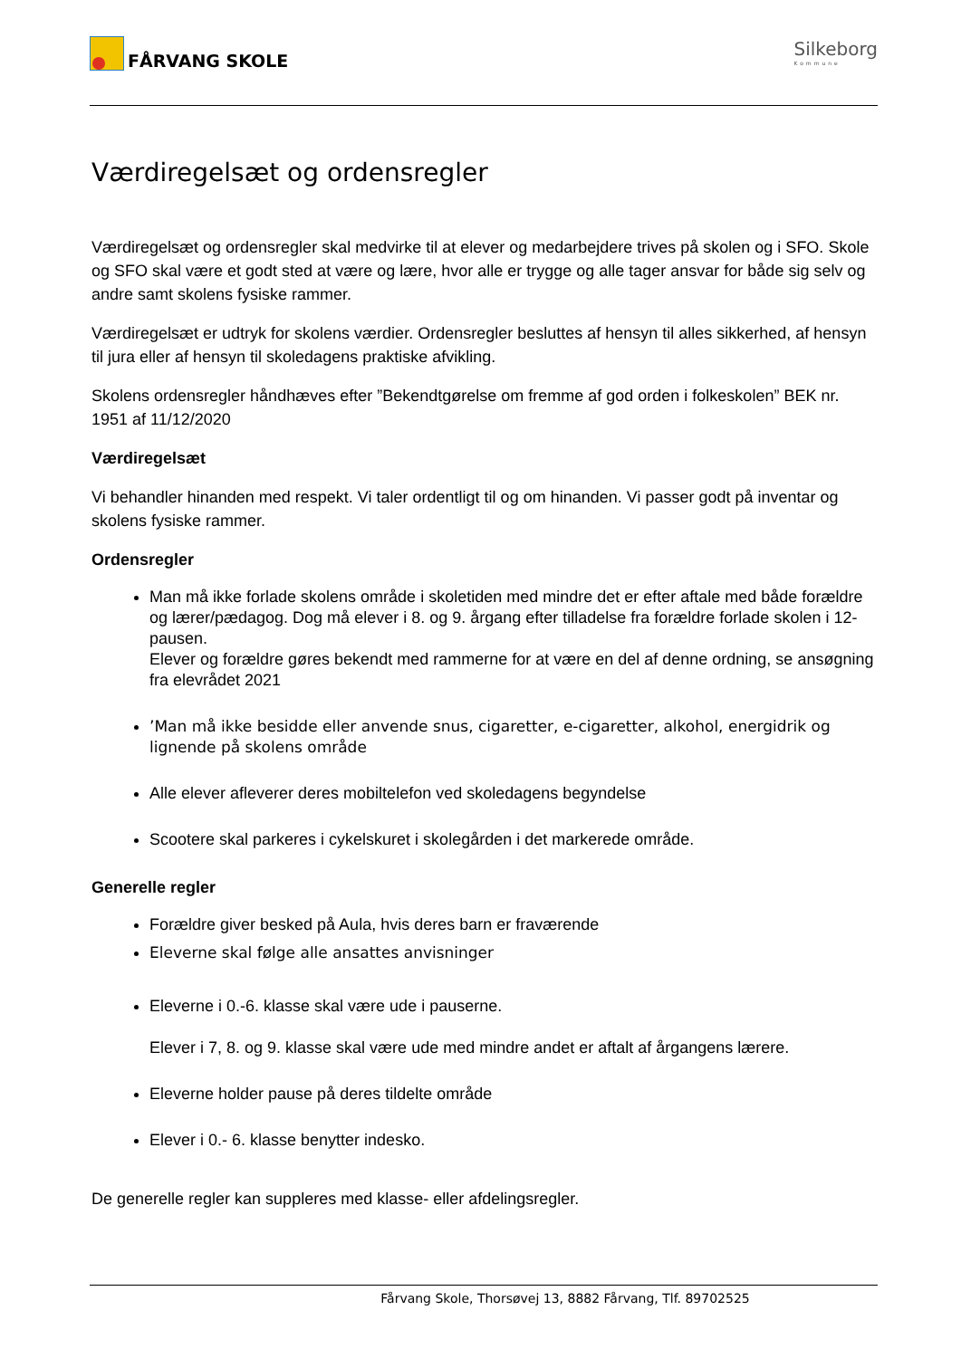FÅRVANG SKOLE
Silkeborg
Kommune
Værdiregelsæt og ordensregler
Værdiregelsæt og ordensregler skal medvirke til at elever og medarbejdere trives på skolen og i SFO. Skole og SFO skal være et godt sted at være og lære, hvor alle er trygge og alle tager ansvar for både sig selv og andre samt skolens fysiske rammer.
Værdiregelsæt er udtryk for skolens værdier. Ordensregler besluttes af hensyn til alles sikkerhed, af hensyn til jura eller af hensyn til skoledagens praktiske afvikling.
Skolens ordensregler håndhæves efter ”Bekendtgørelse om fremme af god orden i folkeskolen” BEK nr. 1951 af 11/12/2020
Værdiregelsæt
Vi behandler hinanden med respekt. Vi taler ordentligt til og om hinanden. Vi passer godt på inventar og skolens fysiske rammer.
Ordensregler
Man må ikke forlade skolens område i skoletiden med mindre det er efter aftale med både forældre og lærer/pædagog. Dog må elever i 8. og 9. årgang efter tilladelse fra forældre forlade skolen i 12-pausen.
Elever og forældre gøres bekendt med rammerne for at være en del af denne ordning, se ansøgning fra elevrådet 2021
’Man må ikke besidde eller anvende snus, cigaretter, e-cigaretter, alkohol, energidrik og lignende på skolens område
Alle elever afleverer deres mobiltelefon ved skoledagens begyndelse
Scootere skal parkeres i cykelskuret i skolegården i det markerede område.
Generelle regler
Forældre giver besked på Aula, hvis deres barn er fraværende
Eleverne skal følge alle ansattes anvisninger
Eleverne i 0.-6. klasse skal være ude i pauserne.
Elever i 7, 8. og 9. klasse skal være ude med mindre andet er aftalt af årgangens lærere.
Eleverne holder pause på deres tildelte område
Elever i 0.- 6. klasse benytter indesko.
De generelle regler kan suppleres med klasse- eller afdelingsregler.
Fårvang Skole, Thorsøvej 13, 8882 Fårvang, Tlf. 89702525